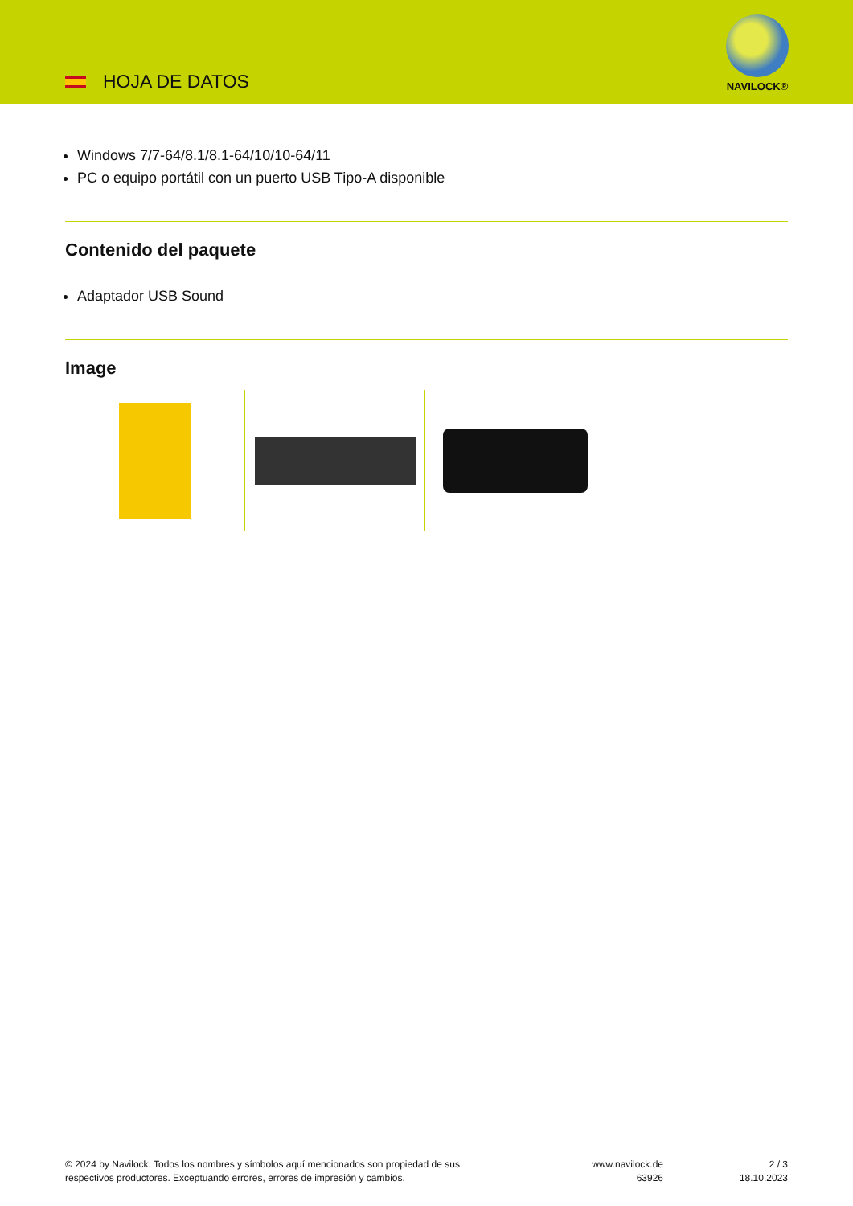HOJA DE DATOS
NAVILOCK®
Windows 7/7-64/8.1/8.1-64/10/10-64/11
PC o equipo portátil con un puerto USB Tipo-A disponible
Contenido del paquete
Adaptador USB Sound
Image
© 2024 by Navilock. Todos los nombres y símbolos aquí mencionados son propiedad de sus
respectivos productores. Exceptuando errores, errores de impresión y cambios.
www.navilock.de
63926
2 / 3
18.10.2023